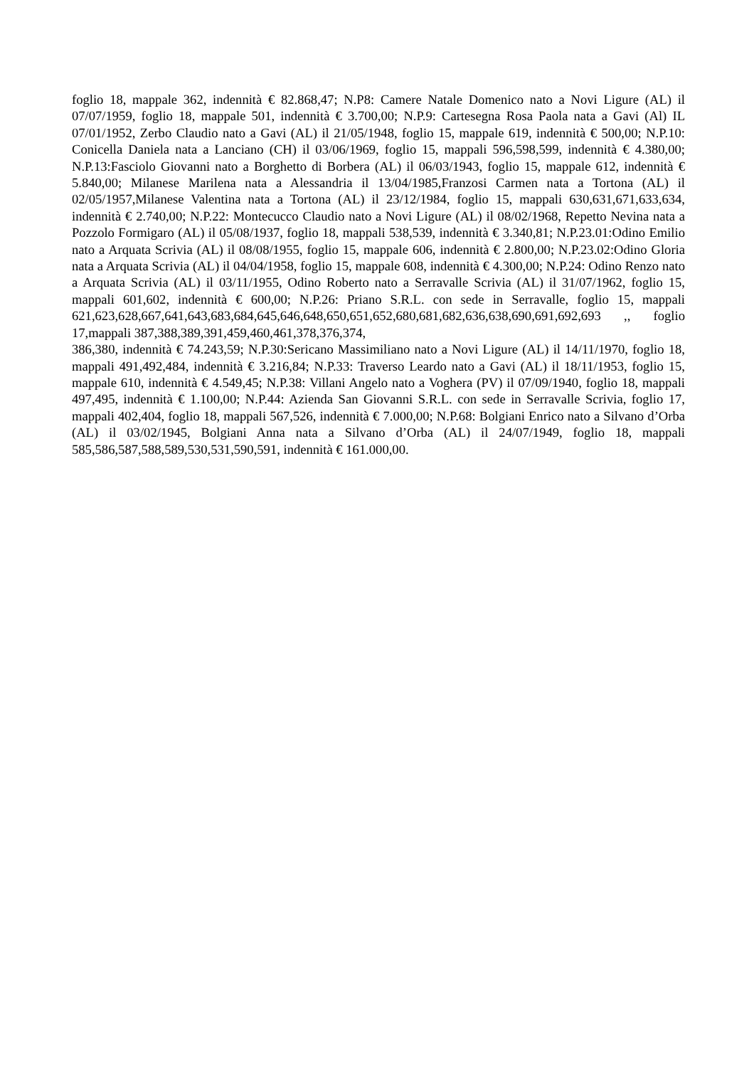foglio 18, mappale 362, indennità € 82.868,47; N.P8: Camere Natale Domenico nato a Novi Ligure (AL) il 07/07/1959, foglio 18, mappale 501, indennità € 3.700,00; N.P.9: Cartesegna Rosa Paola nata a Gavi (Al) IL 07/01/1952, Zerbo Claudio nato a Gavi (AL) il 21/05/1948, foglio 15, mappale 619, indennità € 500,00; N.P.10: Conicella Daniela nata a Lanciano (CH) il 03/06/1969, foglio 15, mappali 596,598,599, indennità € 4.380,00; N.P.13:Fasciolo Giovanni nato a Borghetto di Borbera (AL) il 06/03/1943, foglio 15, mappale 612, indennità € 5.840,00; Milanese Marilena nata a Alessandria il 13/04/1985,Franzosi Carmen nata a Tortona (AL) il 02/05/1957,Milanese Valentina nata a Tortona (AL) il 23/12/1984, foglio 15, mappali 630,631,671,633,634, indennità € 2.740,00; N.P.22: Montecucco Claudio nato a Novi Ligure (AL) il 08/02/1968, Repetto Nevina nata a Pozzolo Formigaro (AL) il 05/08/1937, foglio 18, mappali 538,539, indennità € 3.340,81; N.P.23.01:Odino Emilio nato a Arquata Scrivia (AL) il 08/08/1955, foglio 15, mappale 606, indennità € 2.800,00; N.P.23.02:Odino Gloria nata a Arquata Scrivia (AL) il 04/04/1958, foglio 15, mappale 608, indennità € 4.300,00; N.P.24: Odino Renzo nato a Arquata Scrivia (AL) il 03/11/1955, Odino Roberto nato a Serravalle Scrivia (AL) il 31/07/1962, foglio 15, mappali 601,602, indennità € 600,00; N.P.26: Priano S.R.L. con sede in Serravalle, foglio 15, mappali 621,623,628,667,641,643,683,684,645,646,648,650,651,652,680,681,682,636,638,690,691,692,693 ,, foglio 17,mappali 387,388,389,391,459,460,461,378,376,374,
386,380, indennità € 74.243,59; N.P.30:Sericano Massimiliano nato a Novi Ligure (AL) il 14/11/1970, foglio 18, mappali 491,492,484, indennità € 3.216,84; N.P.33: Traverso Leardo nato a Gavi (AL) il 18/11/1953, foglio 15, mappale 610, indennità € 4.549,45; N.P.38: Villani Angelo nato a Voghera (PV) il 07/09/1940, foglio 18, mappali 497,495, indennità € 1.100,00; N.P.44: Azienda San Giovanni S.R.L. con sede in Serravalle Scrivia, foglio 17, mappali 402,404, foglio 18, mappali 567,526, indennità € 7.000,00; N.P.68: Bolgiani Enrico nato a Silvano d’Orba (AL) il 03/02/1945, Bolgiani Anna nata a Silvano d’Orba (AL) il 24/07/1949, foglio 18, mappali 585,586,587,588,589,530,531,590,591, indennità € 161.000,00.